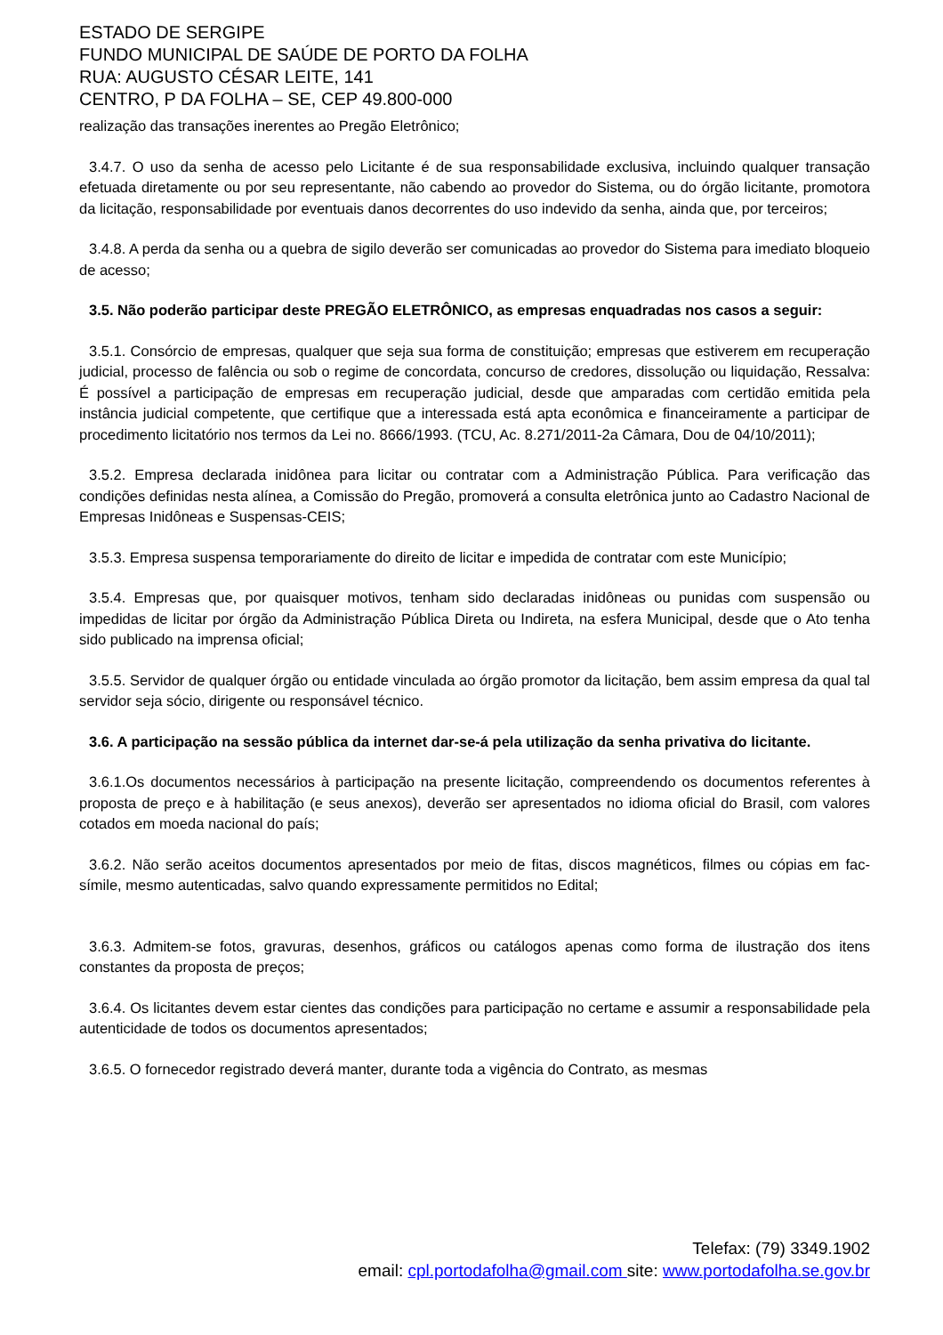ESTADO DE SERGIPE
FUNDO MUNICIPAL DE SAÚDE DE PORTO DA FOLHA
RUA: AUGUSTO CÉSAR LEITE, 141
CENTRO, P DA FOLHA – SE, CEP 49.800-000
realização das transações inerentes ao Pregão Eletrônico;
3.4.7. O uso da senha de acesso pelo Licitante é de sua responsabilidade exclusiva, incluindo qualquer transação efetuada diretamente ou por seu representante, não cabendo ao provedor do Sistema, ou do órgão licitante, promotora da licitação, responsabilidade por eventuais danos decorrentes do uso indevido da senha, ainda que, por terceiros;
3.4.8. A perda da senha ou a quebra de sigilo deverão ser comunicadas ao provedor do Sistema para imediato bloqueio de acesso;
3.5. Não poderão participar deste PREGÃO ELETRÔNICO, as empresas enquadradas nos casos a seguir:
3.5.1. Consórcio de empresas, qualquer que seja sua forma de constituição; empresas que estiverem em recuperação judicial, processo de falência ou sob o regime de concordata, concurso de credores, dissolução ou liquidação, Ressalva: É possível a participação de empresas em recuperação judicial, desde que amparadas com certidão emitida pela instância judicial competente, que certifique que a interessada está apta econômica e financeiramente a participar de procedimento licitatório nos termos da Lei no. 8666/1993. (TCU, Ac. 8.271/2011-2a Câmara, Dou de 04/10/2011);
3.5.2. Empresa declarada inidônea para licitar ou contratar com a Administração Pública. Para verificação das condições definidas nesta alínea, a Comissão do Pregão, promoverá a consulta eletrônica junto ao Cadastro Nacional de Empresas Inidôneas e Suspensas-CEIS;
3.5.3. Empresa suspensa temporariamente do direito de licitar e impedida de contratar com este Município;
3.5.4. Empresas que, por quaisquer motivos, tenham sido declaradas inidôneas ou punidas com suspensão ou impedidas de licitar por órgão da Administração Pública Direta ou Indireta, na esfera Municipal, desde que o Ato tenha sido publicado na imprensa oficial;
3.5.5. Servidor de qualquer órgão ou entidade vinculada ao órgão promotor da licitação, bem assim empresa da qual tal servidor seja sócio, dirigente ou responsável técnico.
3.6. A participação na sessão pública da internet dar-se-á pela utilização da senha privativa do licitante.
3.6.1.Os documentos necessários à participação na presente licitação, compreendendo os documentos referentes à proposta de preço e à habilitação (e seus anexos), deverão ser apresentados no idioma oficial do Brasil, com valores cotados em moeda nacional do país;
3.6.2. Não serão aceitos documentos apresentados por meio de fitas, discos magnéticos, filmes ou cópias em fac-símile, mesmo autenticadas, salvo quando expressamente permitidos no Edital;
3.6.3. Admitem-se fotos, gravuras, desenhos, gráficos ou catálogos apenas como forma de ilustração dos itens constantes da proposta de preços;
3.6.4. Os licitantes devem estar cientes das condições para participação no certame e assumir a responsabilidade pela autenticidade de todos os documentos apresentados;
3.6.5. O fornecedor registrado deverá manter, durante toda a vigência do Contrato, as mesmas
Telefax: (79) 3349.1902
email: cpl.portodafolha@gmail.com site: www.portodafolha.se.gov.br